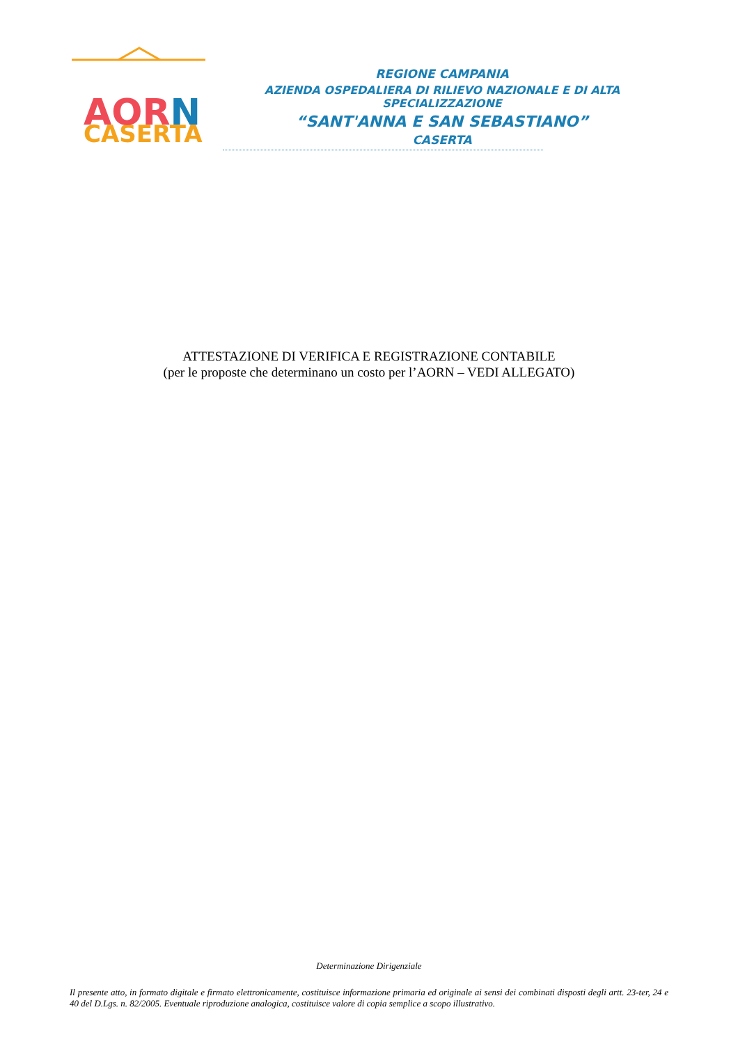CASERTA
AORN
REGIONE CAMPANIA
AZIENDA OSPEDALIERA DI RILIEVO NAZIONALE E DI ALTA SPECIALIZZAZIONE
“SANT'ANNA E SAN SEBASTIANO”
CASERTA
ATTESTAZIONE DI VERIFICA E REGISTRAZIONE CONTABILE
(per le proposte che determinano un costo per l’AORN – VEDI ALLEGATO)
Determinazione Dirigenziale
Il presente atto, in formato digitale e firmato elettronicamente, costituisce informazione primaria ed originale ai sensi dei combinati disposti degli artt. 23-ter, 24 e 40 del D.Lgs. n. 82/2005. Eventuale riproduzione analogica, costituisce valore di copia semplice a scopo illustrativo.